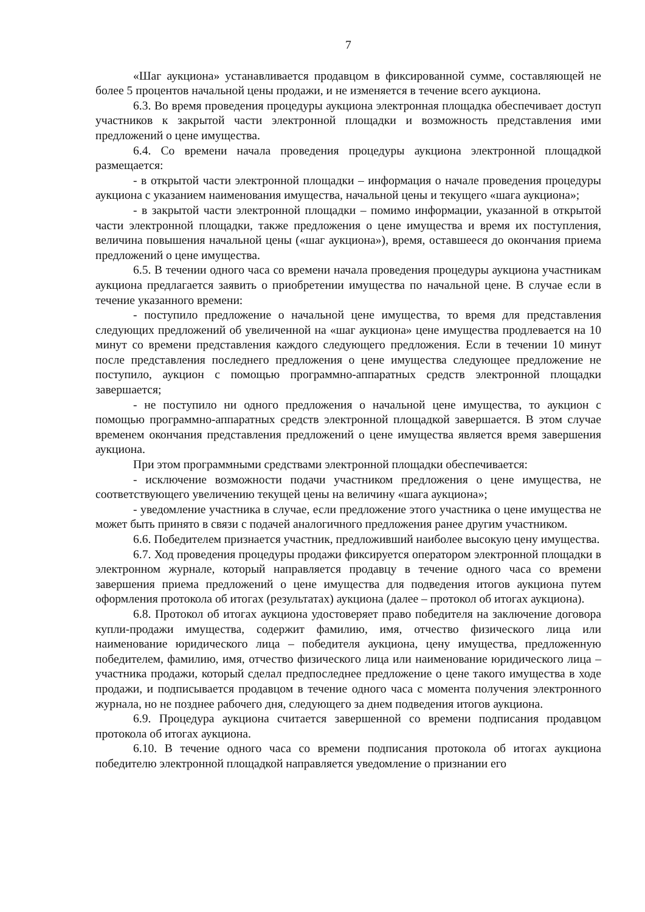7
«Шаг аукциона» устанавливается продавцом в фиксированной сумме, составляющей не более 5 процентов начальной цены продажи, и не изменяется в течение всего аукциона.
6.3. Во время проведения процедуры аукциона электронная площадка обеспечивает доступ участников к закрытой части электронной площадки и возможность представления ими предложений о цене имущества.
6.4. Со времени начала проведения процедуры аукциона электронной площадкой размещается:
- в открытой части электронной площадки – информация о начале проведения процедуры аукциона с указанием наименования имущества, начальной цены и текущего «шага аукциона»;
- в закрытой части электронной площадки – помимо информации, указанной в открытой части электронной площадки, также предложения о цене имущества и время их поступления, величина повышения начальной цены («шаг аукциона»), время, оставшееся до окончания приема предложений о цене имущества.
6.5. В течении одного часа со времени начала проведения процедуры аукциона участникам аукциона предлагается заявить о приобретении имущества по начальной цене. В случае если в течение указанного времени:
- поступило предложение о начальной цене имущества, то время для представления следующих предложений об увеличенной на «шаг аукциона» цене имущества продлевается на 10 минут со времени представления каждого следующего предложения. Если в течении 10 минут после представления последнего предложения о цене имущества следующее предложение не поступило, аукцион с помощью программно-аппаратных средств электронной площадки завершается;
- не поступило ни одного предложения о начальной цене имущества, то аукцион с помощью программно-аппаратных средств электронной площадкой завершается. В этом случае временем окончания представления предложений о цене имущества является время завершения аукциона.
При этом программными средствами электронной площадки обеспечивается:
- исключение возможности подачи участником предложения о цене имущества, не соответствующего увеличению текущей цены на величину «шага аукциона»;
- уведомление участника в случае, если предложение этого участника о цене имущества не может быть принято в связи с подачей аналогичного предложения ранее другим участником.
6.6. Победителем признается участник, предложивший наиболее высокую цену имущества.
6.7. Ход проведения процедуры продажи фиксируется оператором электронной площадки в электронном журнале, который направляется продавцу в течение одного часа со времени завершения приема предложений о цене имущества для подведения итогов аукциона путем оформления протокола об итогах (результатах) аукциона (далее – протокол об итогах аукциона).
6.8. Протокол об итогах аукциона удостоверяет право победителя на заключение договора купли-продажи имущества, содержит фамилию, имя, отчество физического лица или наименование юридического лица – победителя аукциона, цену имущества, предложенную победителем, фамилию, имя, отчество физического лица или наименование юридического лица – участника продажи, который сделал предпоследнее предложение о цене такого имущества в ходе продажи, и подписывается продавцом в течение одного часа с момента получения электронного журнала, но не позднее рабочего дня, следующего за днем подведения итогов аукциона.
6.9. Процедура аукциона считается завершенной со времени подписания продавцом протокола об итогах аукциона.
6.10. В течение одного часа со времени подписания протокола об итогах аукциона победителю электронной площадкой направляется уведомление о признании его